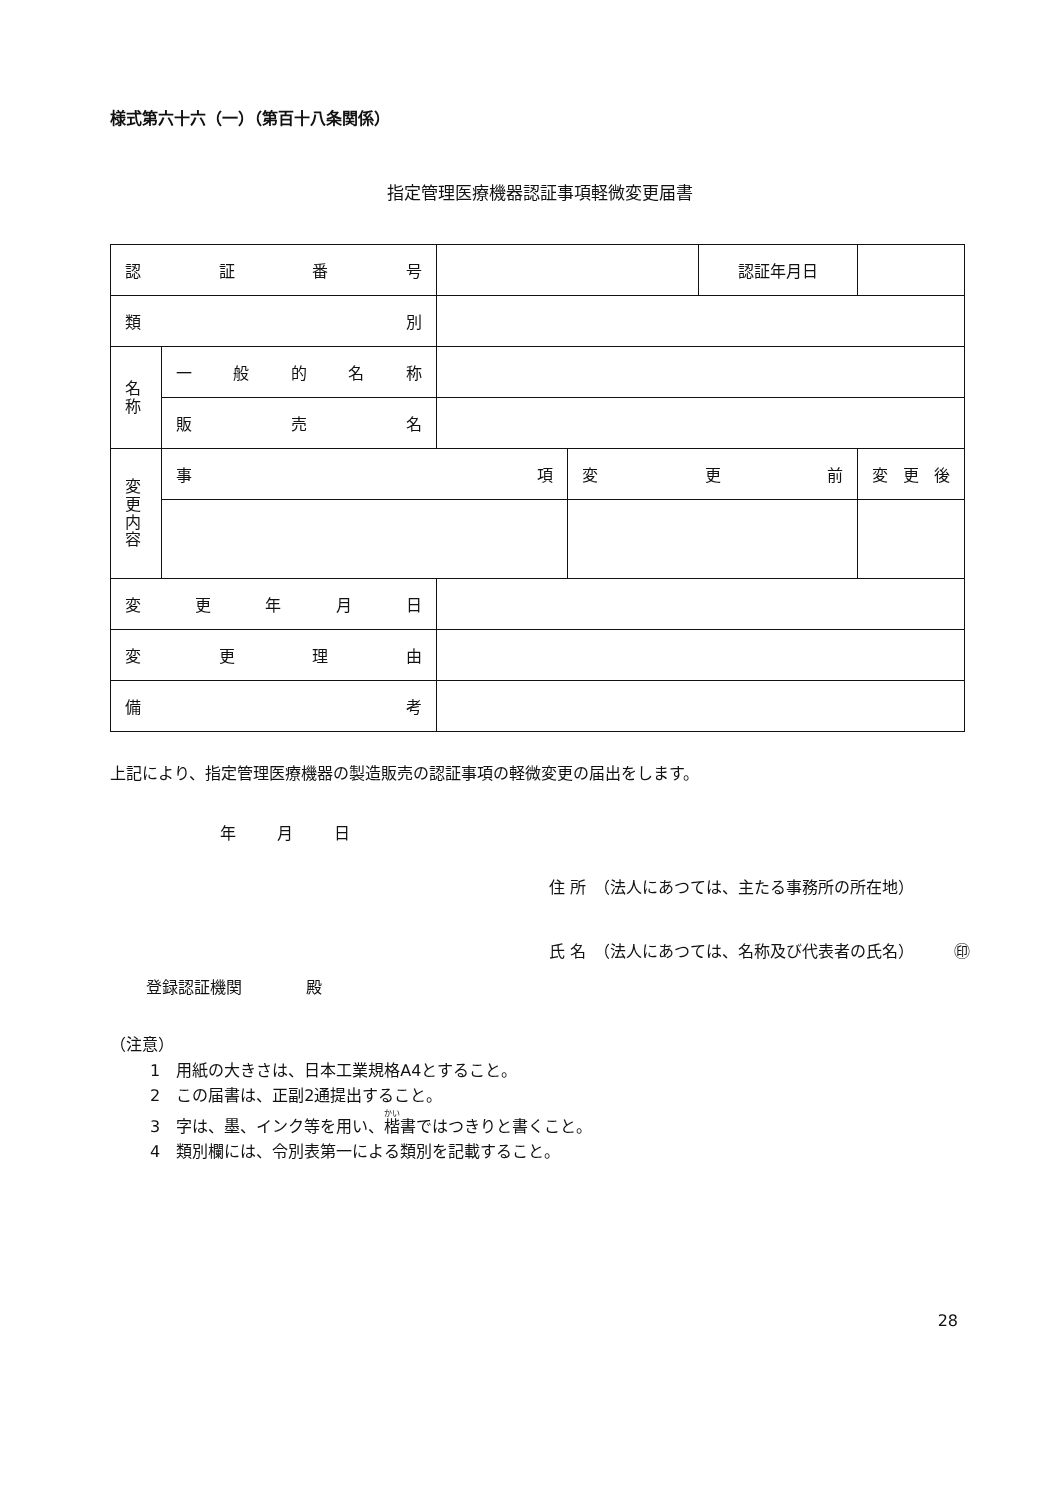様式第六十六（一）（第百十八条関係）
指定管理医療機器認証事項軽微変更届書
| 認 証 番 号 | | | | 認証年月日 | |
| 類 別 | | | | | |
| 名 称 | 一 般 的 名 称 | | | | |
| | 販 売 名 | | | | |
| 変 更 内 容 | 事 項 | | 変 更 前 | | 変 更 後 |
| 変 更 年 月 日 | | | | | |
| 変 更 理 由 | | | | | |
| 備 考 | | | | | |
上記により、指定管理医療機器の製造販売の認証事項の軽微変更の届出をします。
年 月 日
登録認証機関　　　　殿
住 所　（法人にあつては、主たる事務所の所在地）
氏 名　（法人にあつては、名称及び代表者の氏名）　　　㊞
（注意）
1　用紙の大きさは、日本工業規格A4とすること。
2　この届書は、正副2通提出すること。
3　字は、墨、インク等を用い、楷書ではつきりと書くこと。
4　類別欄には、令別表第一による類別を記載すること。
28